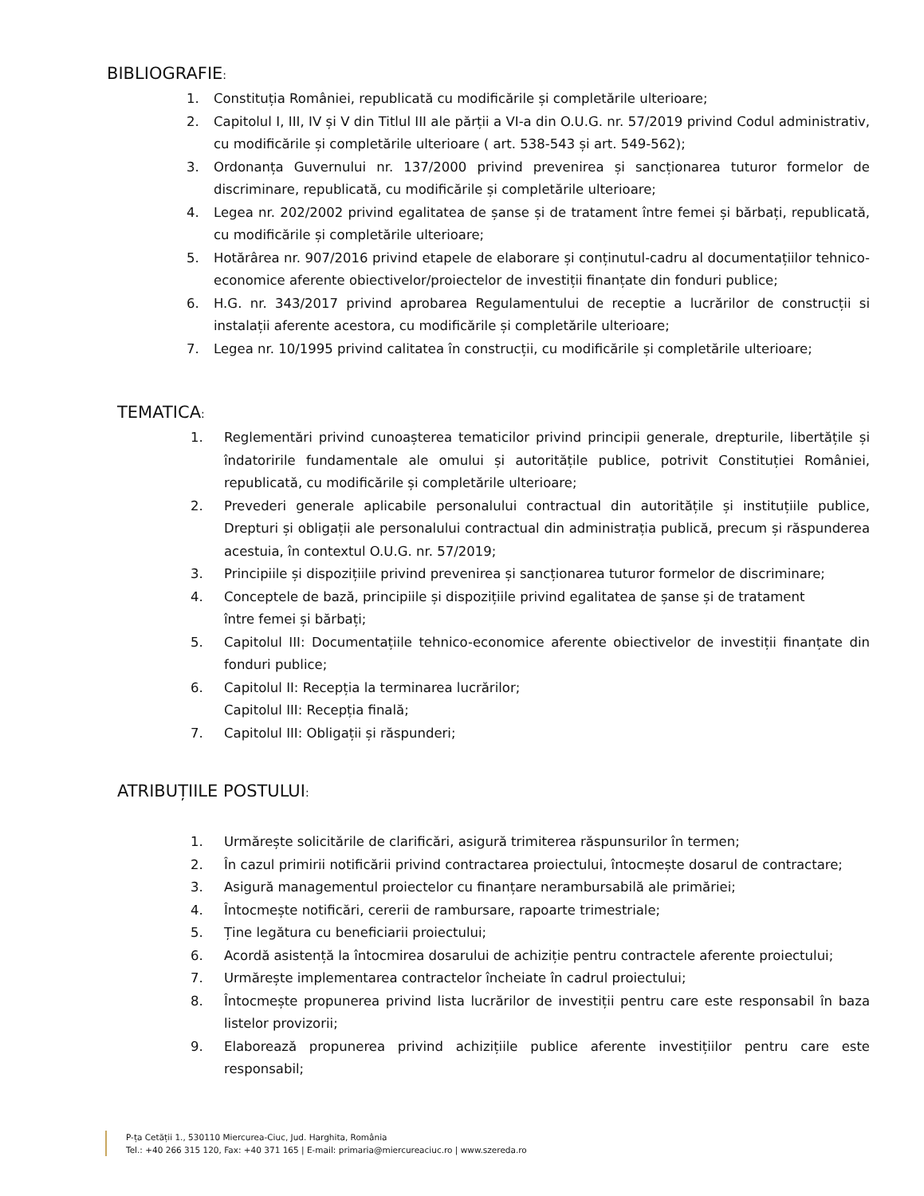BIBLIOGRAFIE:
1. Constituția României, republicată cu modificările și completările ulterioare;
2. Capitolul I, III, IV și V din Titlul III ale părții a VI-a din O.U.G. nr. 57/2019 privind Codul administrativ, cu modificările și completările ulterioare ( art. 538-543 și art. 549-562);
3. Ordonanța Guvernului nr. 137/2000 privind prevenirea și sancționarea tuturor formelor de discriminare, republicată, cu modificările și completările ulterioare;
4. Legea nr. 202/2002 privind egalitatea de șanse și de tratament între femei și bărbați, republicată, cu modificările și completările ulterioare;
5. Hotărârea nr. 907/2016 privind etapele de elaborare și conținutul-cadru al documentațiilor tehnico-economice aferente obiectivelor/proiectelor de investiții finanțate din fonduri publice;
6. H.G. nr. 343/2017 privind aprobarea Regulamentului de receptie a lucrărilor de construcții si instalații aferente acestora, cu modificările și completările ulterioare;
7. Legea nr. 10/1995 privind calitatea în construcții, cu modificările și completările ulterioare;
TEMATICA:
1. Reglementări privind cunoașterea tematicilor privind principii generale, drepturile, libertățile și îndatoririle fundamentale ale omului și autoritățile publice, potrivit Constituției României, republicată, cu modificările și completările ulterioare;
2. Prevederi generale aplicabile personalului contractual din autoritățile și instituțiile publice, Drepturi și obligații ale personalului contractual din administrația publică, precum și răspunderea acestuia, în contextul O.U.G. nr. 57/2019;
3. Principiile și dispozițiile privind prevenirea și sancționarea tuturor formelor de discriminare;
4. Conceptele de bază, principiile și dispozițiile privind egalitatea de șanse și de tratament
între femei și bărbați;
5. Capitolul III: Documentațiile tehnico-economice aferente obiectivelor de investiții finanțate din fonduri publice;
6. Capitolul II: Recepția la terminarea lucrărilor;
Capitolul III: Recepția finală;
7. Capitolul III: Obligații și răspunderi;
ATRIBUȚIILE POSTULUI:
1. Urmărește solicitările de clarificări, asigură trimiterea răspunsurilor în termen;
2. În cazul primirii notificării privind contractarea proiectului, întocmește dosarul de contractare;
3. Asigură managementul proiectelor cu finanțare nerambursabilă ale primăriei;
4. Întocmește notificări, cererii de rambursare, rapoarte trimestriale;
5. Ține legătura cu beneficiarii proiectului;
6. Acordă asistență la întocmirea dosarului de achiziție pentru contractele aferente proiectului;
7. Urmărește implementarea contractelor încheiate în cadrul proiectului;
8. Întocmește propunerea privind lista lucrărilor de investiții pentru care este responsabil în baza listelor provizorii;
9. Elaborează propunerea privind achizițiile publice aferente investițiilor pentru care este responsabil;
P-ța Cetății 1., 530110 Miercurea-Ciuc, Jud. Harghita, România
Tel.: +40 266 315 120, Fax: +40 371 165 | E-mail: primaria@miercureaciuc.ro | www.szereda.ro